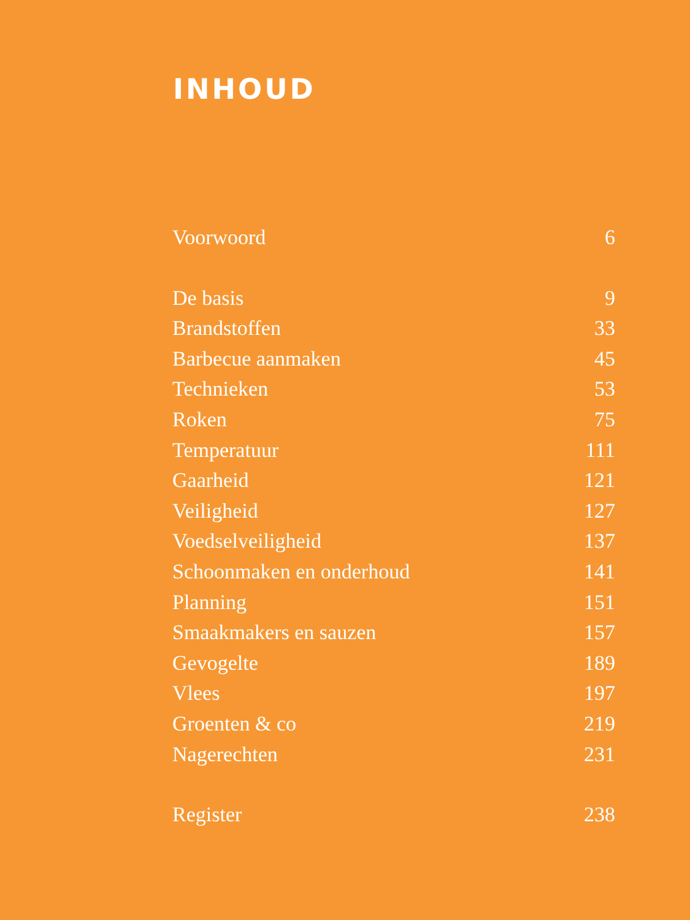INHOUD
Voorwoord 6
De basis 9
Brandstoffen 33
Barbecue aanmaken 45
Technieken 53
Roken 75
Temperatuur 111
Gaarheid 121
Veiligheid 127
Voedselveiligheid 137
Schoonmaken en onderhoud 141
Planning 151
Smaakmakers en sauzen 157
Gevogelte 189
Vlees 197
Groenten & co 219
Nagerechten 231
Register 238